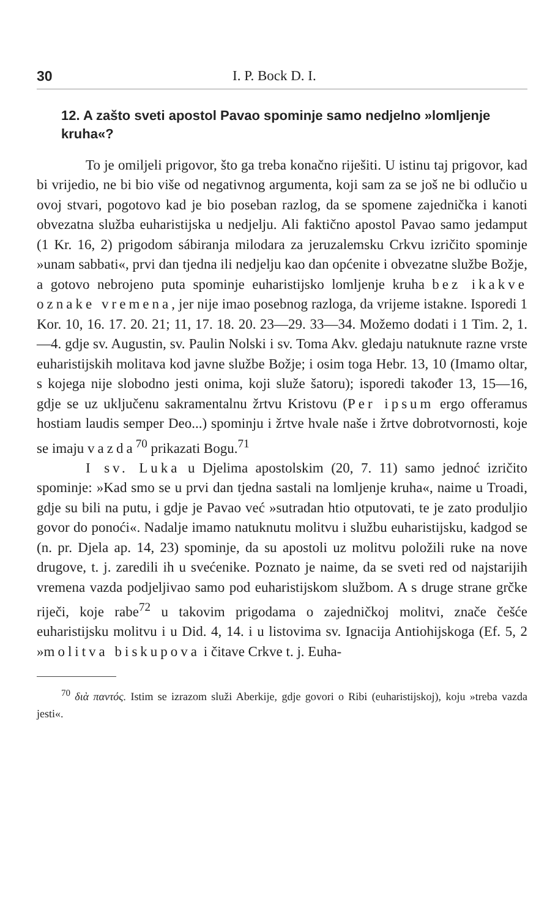30 I. P. Bock D. I.
12. A zašto sveti apostol Pavao spominje samo nedjelno »lomljenje kruha«?
To je omiljeli prigovor, što ga treba konačno riješiti. U istinu taj prigovor, kad bi vrijedio, ne bi bio više od negativnog argumenta, koji sam za se još ne bi odlučio u ovoj stvari, pogotovo kad je bio poseban razlog, da se spomene zajednička i kanoti obvezatna služba euharistijska u nedjelju. Ali faktično apostol Pavao samo jedamput (1 Kr. 16, 2) prigodom sábiranja milodara za jeruzalemsku Crkvu izričito spominje »unam sabbati«, prvi dan tjedna ili nedjelju kao dan općenite i obvezatne službe Božje, a gotovo nebrojeno puta spominje euharistijsko lomljenje kruha bez ikakve oznake vremena, jer nije imao posebnog razloga, da vrijeme istakne. Isporedi 1 Kor. 10, 16. 17. 20. 21; 11, 17. 18. 20. 23—29. 33—34. Možemo dodati i 1 Tim. 2, 1.—4. gdje sv. Augustin, sv. Paulin Nolski i sv. Toma Akv. gledaju natuknute razne vrste euharistijskih molitava kod javne službe Božje; i osim toga Hebr. 13, 10 (Imamo oltar, s kojega nije slobodno jesti onima, koji služe šatoru); isporedi također 13, 15—16, gdje se uz uključenu sakramentalnu žrtvu Kristovu (Per ipsum ergo offeramus hostiam laudis semper Deo...) spominju i žrtve hvale naše i žrtve dobrotvornosti, koje se imaju vazda<sup>70</sup> prikazati Bogu.<sup>71</sup>
I sv. Luka u Djelima apostolskim (20, 7. 11) samo jednoć izričito spominje: »Kad smo se u prvi dan tjedna sastali na lomljenje kruha«, naime u Troadi, gdje su bili na putu, i gdje je Pavao već »sutradan htio otputovati, te je zato produljio govor do ponoći«. Nadalje imamo natuknutu molitvu i službu euharistijsku, kadgod se (n. pr. Djela ap. 14, 23) spominje, da su apostoli uz molitvu položili ruke na nove drugove, t. j. zaredili ih u svećenike. Poznato je naime, da se sveti red od najstarijih vremena vazda podjeljivao samo pod euharistijskom službom. A s druge strane grčke riječi, koje rabe<sup>72</sup> u takovim prigodama o zajedničkoj molitvi, znače češće euharistijsku molitvu i u Did. 4, 14. i u listovima sv. Ignacija Antiohijskoga (Ef. 5, 2 »molitva biskupova i čitave Crkve t. j. Euha-
<sup>70</sup> διὰ παντός. Istim se izrazom služi Aberkije, gdje govori o Ribi (euharistijskoj), koju »treba vazda jesti«.